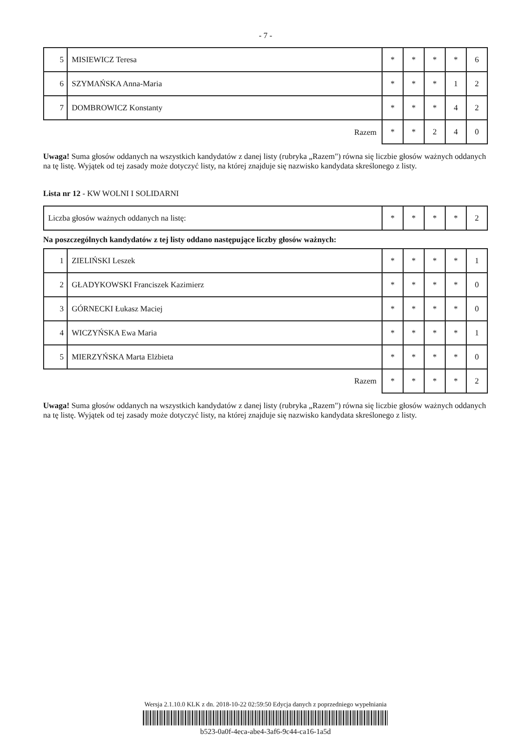- 7 -
| 5 | MISIEWICZ Teresa | * | * | * | * | 6 |
| 6 | SZYMAŃSKA Anna-Maria | * | * | * | 1 | 2 |
| 7 | DOMBROWICZ Konstanty | * | * | * | 4 | 2 |
| Razem | | * | * | 2 | 4 | 0 |
Uwaga! Suma głosów oddanych na wszystkich kandydatów z danej listy (rubryka „Razem") równa się liczbie głosów ważnych oddanych na tę listę. Wyjątek od tej zasady może dotyczyć listy, na której znajduje się nazwisko kandydata skreślonego z listy.
Lista nr 12 - KW WOLNI I SOLIDARNI
| Liczba głosów ważnych oddanych na listę: | * | * | * | * | 2 |
Na poszczególnych kandydatów z tej listy oddano następujące liczby głosów ważnych:
| 1 | ZIELIŃSKI Leszek | * | * | * | * | 1 |
| 2 | GŁADYKOWSKI Franciszek Kazimierz | * | * | * | * | 0 |
| 3 | GÓRNECKI Łukasz Maciej | * | * | * | * | 0 |
| 4 | WICZYŃSKA Ewa Maria | * | * | * | * | 1 |
| 5 | MIERZYŃSKA Marta Elżbieta | * | * | * | * | 0 |
| Razem | | * | * | * | * | 2 |
Uwaga! Suma głosów oddanych na wszystkich kandydatów z danej listy (rubryka „Razem") równa się liczbie głosów ważnych oddanych na tę listę. Wyjątek od tej zasady może dotyczyć listy, na której znajduje się nazwisko kandydata skreślonego z listy.
Wersja 2.1.10.0 KLK z dn. 2018-10-22 02:59:50 Edycja danych z poprzedniego wypełniania
b523-0a0f-4eca-abe4-3af6-9c44-ca16-1a5d